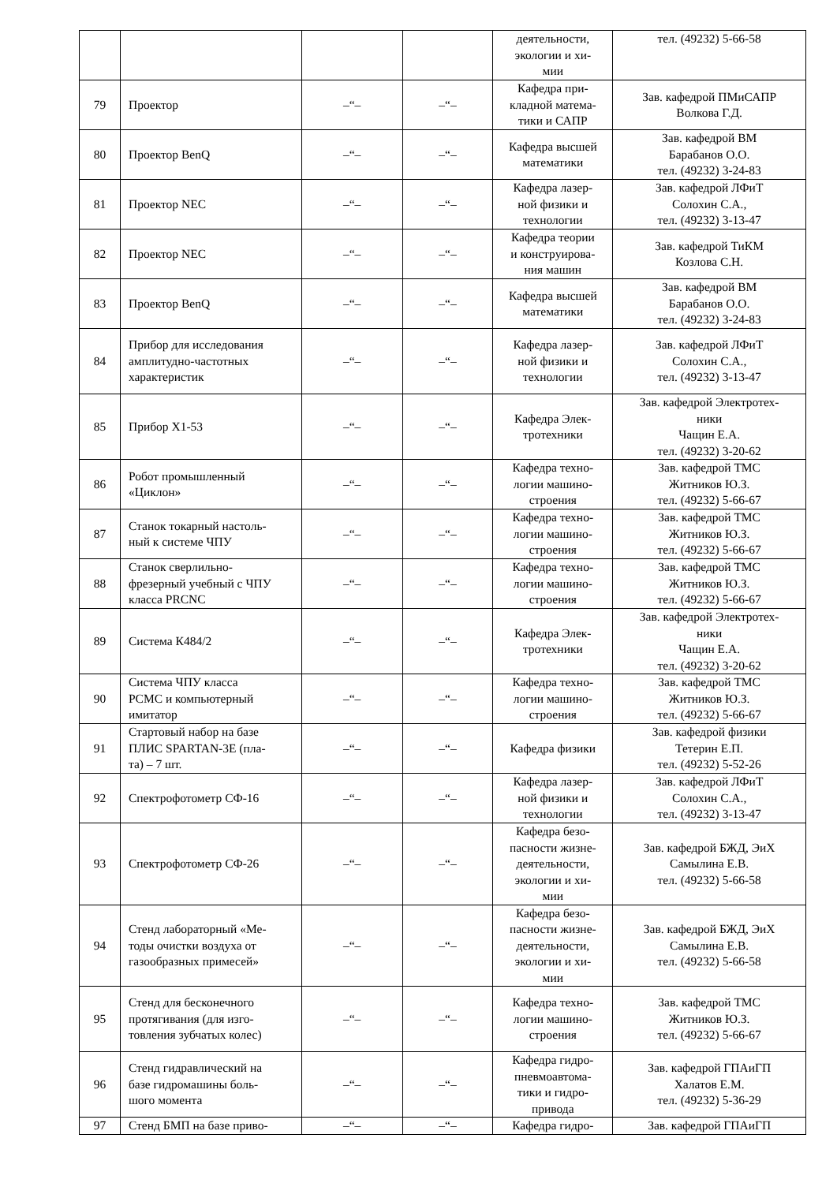| | | | | деятельности, экологии и хи- мии | тел. (49232) 5-66-58 |
| 79 | Проектор | –“– | –“– | Кафедра при- кладной матема- тики и САПР | Зав. кафедрой ПМиСАПР Волкова Г.Д. |
| 80 | Проектор BenQ | –“– | –“– | Кафедра высшей математики | Зав. кафедрой ВМ Барабанов О.О. тел. (49232) 3-24-83 |
| 81 | Проектор NEC | –“– | –“– | Кафедра лазер- ной физики и технологии | Зав. кафедрой ЛФиТ Солохин С.А., тел. (49232) 3-13-47 |
| 82 | Проектор NEC | –“– | –“– | Кафедра теории и конструирова- ния машин | Зав. кафедрой ТиКМ Козлова С.Н. |
| 83 | Проектор BenQ | –“– | –“– | Кафедра высшей математики | Зав. кафедрой ВМ Барабанов О.О. тел. (49232) 3-24-83 |
| 84 | Прибор для исследования амплитудно-частотных характеристик | –“– | –“– | Кафедра лазер- ной физики и технологии | Зав. кафедрой ЛФиТ Солохин С.А., тел. (49232) 3-13-47 |
| 85 | Прибор Х1-53 | –“– | –“– | Кафедра Элек- тротехники | Зав. кафедрой Электротех- ники Чащин Е.А. тел. (49232) 3-20-62 |
| 86 | Робот промышленный «Циклон» | –“– | –“– | Кафедра техно- логии машино- строения | Зав. кафедрой ТМС Житников Ю.З. тел. (49232) 5-66-67 |
| 87 | Станок токарный настоль- ный к системе ЧПУ | –“– | –“– | Кафедра техно- логии машино- строения | Зав. кафедрой ТМС Житников Ю.З. тел. (49232) 5-66-67 |
| 88 | Станок сверлильно- фрезерный учебный с ЧПУ класса PRCNC | –“– | –“– | Кафедра техно- логии машино- строения | Зав. кафедрой ТМС Житников Ю.З. тел. (49232) 5-66-67 |
| 89 | Система К484/2 | –“– | –“– | Кафедра Элек- тротехники | Зав. кафедрой Электротех- ники Чащин Е.А. тел. (49232) 3-20-62 |
| 90 | Система ЧПУ класса PCMC и компьютерный имитатор | –“– | –“– | Кафедра техно- логии машино- строения | Зав. кафедрой ТМС Житников Ю.З. тел. (49232) 5-66-67 |
| 91 | Стартовый набор на базе ПЛИС SPARTAN-3E (пла- та) – 7 шт. | –“– | –“– | Кафедра физики | Зав. кафедрой физики Тетерин Е.П. тел. (49232) 5-52-26 |
| 92 | Спектрофотометр СФ-16 | –“– | –“– | Кафедра лазер- ной физики и технологии | Зав. кафедрой ЛФиТ Солохин С.А., тел. (49232) 3-13-47 |
| 93 | Спектрофотометр СФ-26 | –“– | –“– | Кафедра безо- пасности жизне- деятельности, экологии и хи- мии | Зав. кафедрой БЖД, ЭиХ Самылина Е.В. тел. (49232) 5-66-58 |
| 94 | Стенд лабораторный «Ме- тоды очистки воздуха от газообразных примесей» | –“– | –“– | Кафедра безо- пасности жизне- деятельности, экологии и хи- мии | Зав. кафедрой БЖД, ЭиХ Самылина Е.В. тел. (49232) 5-66-58 |
| 95 | Стенд для бесконечного протягивания (для изго- товления зубчатых колес) | –“– | –“– | Кафедра техно- логии машино- строения | Зав. кафедрой ТМС Житников Ю.З. тел. (49232) 5-66-67 |
| 96 | Стенд гидравлический на базе гидромашины боль- шого момента | –“– | –“– | Кафедра гидро- пневмоавтома- тики и гидро- привода | Зав. кафедрой ГПАиГП Халатов Е.М. тел. (49232) 5-36-29 |
| 97 | Стенд БМП на базе приво- | –“– | –“– | Кафедра гидро- | Зав. кафедрой ГПАиГП |